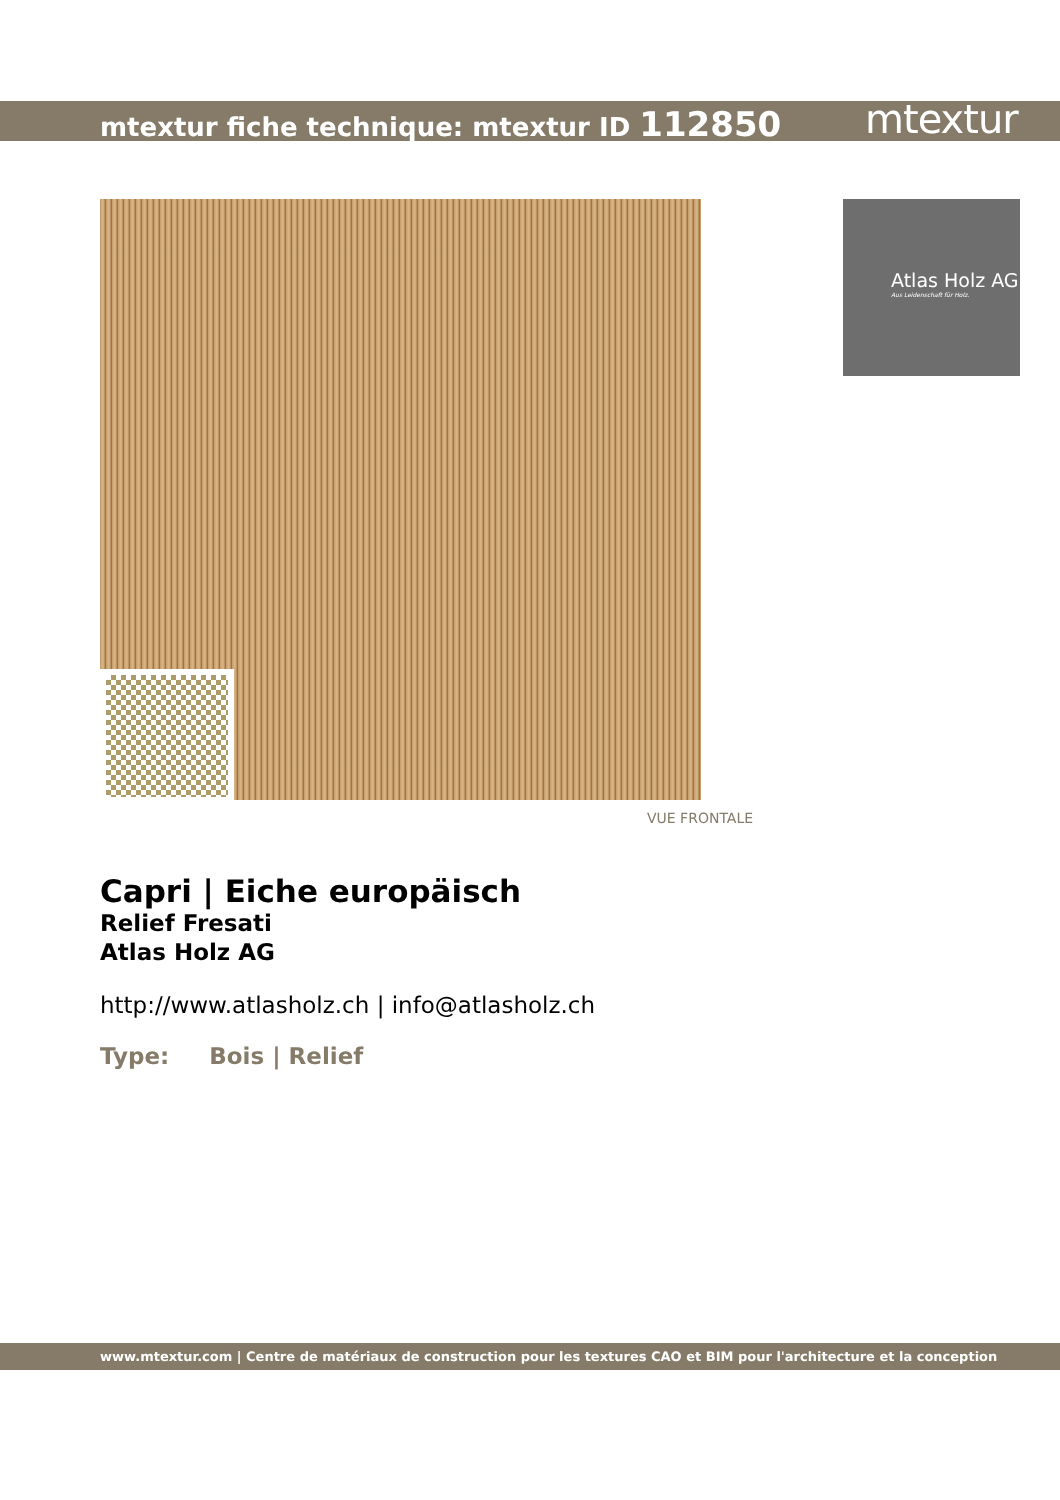mtextur fiche technique: mtextur ID 112850 mtextur
Atlas Holz AG
Aus Leidenschaft für Holz.
VUE FRONTALE
Capri | Eiche europäisch
Relief Fresati
Atlas Holz AG
http://www.atlasholz.ch | info@atlasholz.ch
Type: Bois | Relief
www.mtextur.com | Centre de matériaux de construction pour les textures CAO et BIM pour l'architecture et la conception